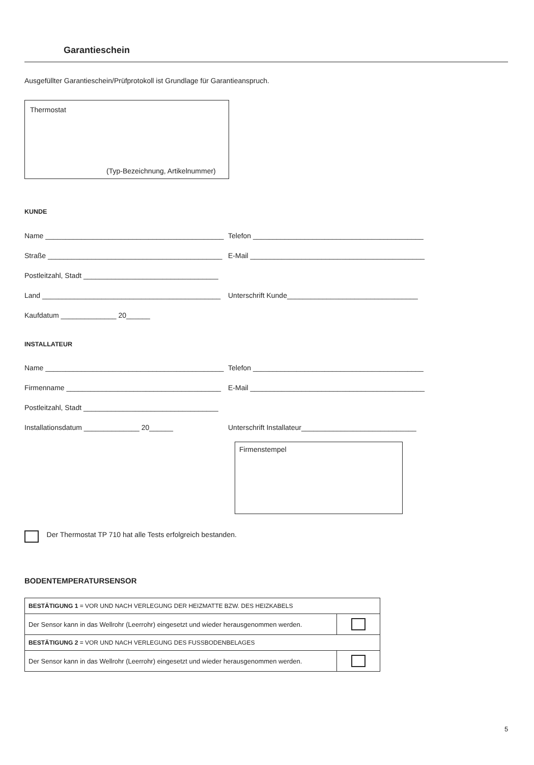Garantieschein
Ausgefüllter Garantieschein/Prüfprotokoll ist Grundlage für Garantieanspruch.
Thermostat
(Typ-Bezeichnung, Artikelnummer)
KUNDE
Name _____________________________________________
Telefon ___________________________________________
Straße ____________________________________________
E-Mail ____________________________________________
Postleitzahl, Stadt __________________________________
Land _____________________________________________
Unterschrift Kunde_________________________________
Kaufdatum ______________ 20______
INSTALLATEUR
Name _____________________________________________
Telefon ___________________________________________
Firmenname _______________________________________
E-Mail ____________________________________________
Postleitzahl, Stadt __________________________________
Installationsdatum ______________ 20______ Unterschrift Installateur_____________________________
Firmenstempel
Der Thermostat TP 710 hat alle Tests erfolgreich bestanden.
BODENTEMPERATURSENSOR
| BESTÄTIGUNG 1 = VOR UND NACH VERLEGUNG DER HEIZMATTE BZW. DES HEIZKABELS | |
| Der Sensor kann in das Wellrohr (Leerrohr) eingesetzt und wieder herausgenommen werden. | |
| BESTÄTIGUNG 2 = VOR UND NACH VERLEGUNG DES FUSSBODENBELAGES | |
| Der Sensor kann in das Wellrohr (Leerrohr) eingesetzt und wieder herausgenommen werden. | |
5